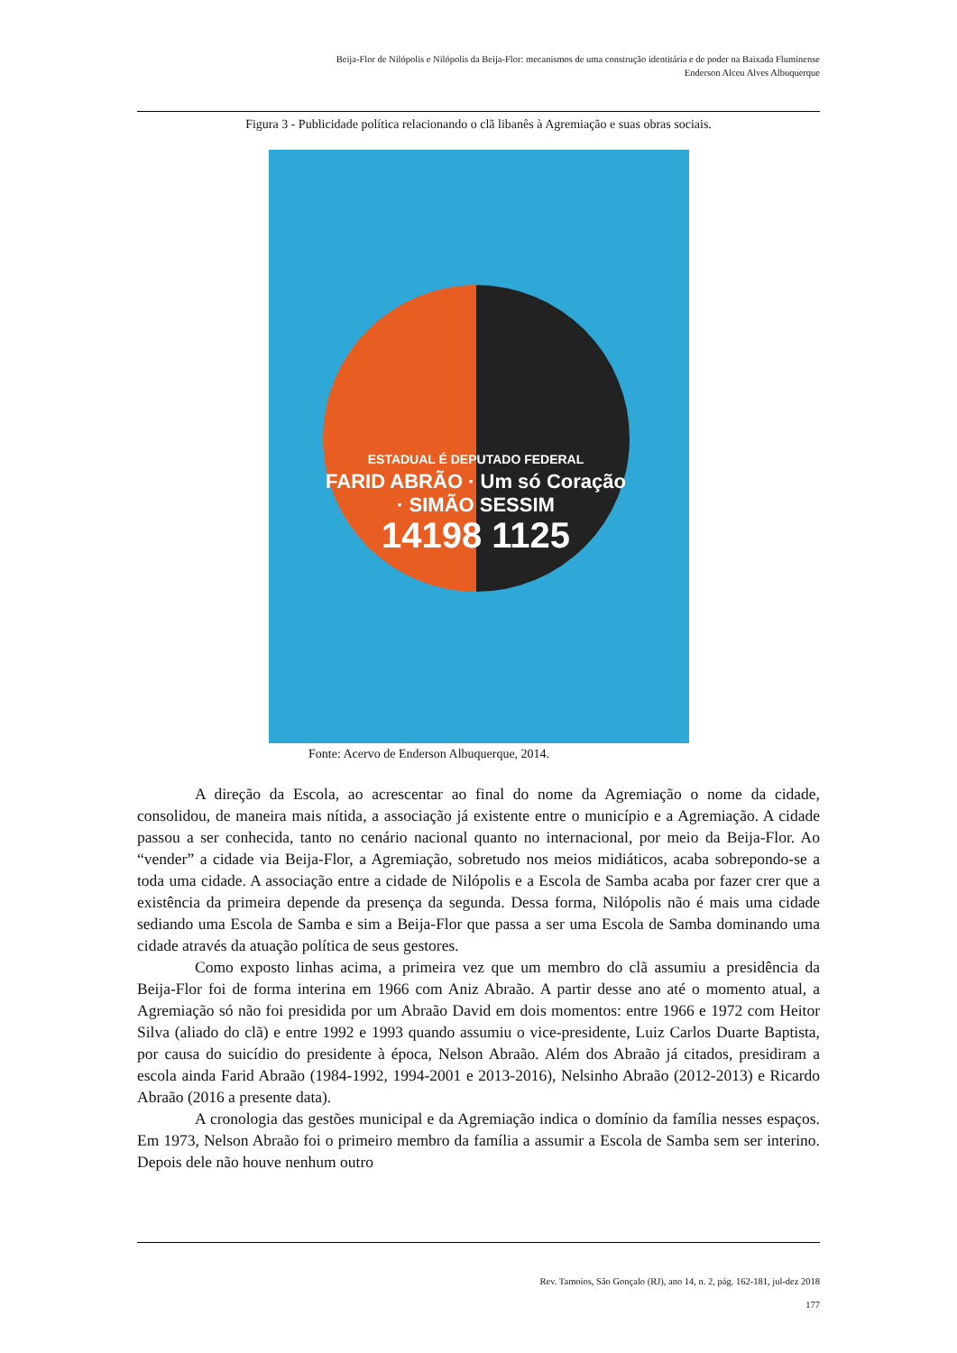Beija-Flor de Nilópolis e Nilópolis da Beija-Flor: mecanismos de uma construção identitária e de poder na Baixada Fluminense
Enderson Alceu Alves Albuquerque
Figura 3 - Publicidade política relacionando o clã libanês à Agremiação e suas obras sociais.
ESTADUAL É DEPUTADO FEDERAL
FARID ABRÃO · Um só Coração · SIMÃO SESSIM
14198 1125
Fonte: Acervo de Enderson Albuquerque, 2014.
A direção da Escola, ao acrescentar ao final do nome da Agremiação o nome da cidade, consolidou, de maneira mais nítida, a associação já existente entre o município e a Agremiação. A cidade passou a ser conhecida, tanto no cenário nacional quanto no internacional, por meio da Beija-Flor. Ao “vender” a cidade via Beija-Flor, a Agremiação, sobretudo nos meios midiáticos, acaba sobrepondo-se a toda uma cidade. A associação entre a cidade de Nilópolis e a Escola de Samba acaba por fazer crer que a existência da primeira depende da presença da segunda. Dessa forma, Nilópolis não é mais uma cidade sediando uma Escola de Samba e sim a Beija-Flor que passa a ser uma Escola de Samba dominando uma cidade através da atuação política de seus gestores.
Como exposto linhas acima, a primeira vez que um membro do clã assumiu a presidência da Beija-Flor foi de forma interina em 1966 com Aniz Abraão. A partir desse ano até o momento atual, a Agremiação só não foi presidida por um Abraão David em dois momentos: entre 1966 e 1972 com Heitor Silva (aliado do clã) e entre 1992 e 1993 quando assumiu o vice-presidente, Luiz Carlos Duarte Baptista, por causa do suicídio do presidente à época, Nelson Abraão. Além dos Abraão já citados, presidiram a escola ainda Farid Abraão (1984-1992, 1994-2001 e 2013-2016), Nelsinho Abraão (2012-2013) e Ricardo Abraão (2016 a presente data).
A cronologia das gestões municipal e da Agremiação indica o domínio da família nesses espaços. Em 1973, Nelson Abraão foi o primeiro membro da família a assumir a Escola de Samba sem ser interino. Depois dele não houve nenhum outro
Rev. Tamoios, São Gonçalo (RJ), ano 14, n. 2, pág. 162-181, jul-dez 2018
177